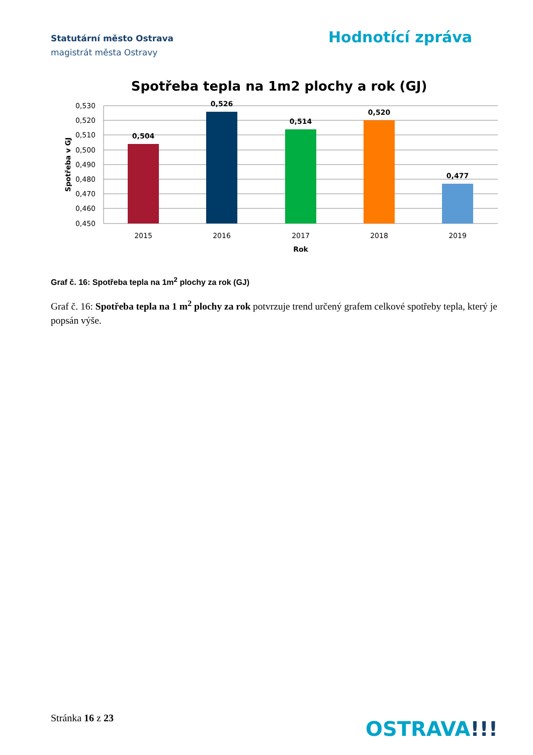Statutární město Ostrava
magistrát města Ostravy
Hodnotící zpráva
Spotřeba tepla na 1m2 plochy a rok (GJ)
0,530
0,520
0,510
0,500
0,490
0,480
0,470
0,460
0,450
0,504
0,526
0,514
0,520
0,477
2015
2016
2017
2018
2019
Rok
Spotřeba v GJ
Graf č. 16: Spotřeba tepla na 1m<sup>2</sup> plochy za rok (GJ)
Graf č. 16: Spotřeba tepla na 1 m<sup>2</sup> plochy za rok potvrzuje trend určený grafem celkové spotřeby tepla, který je popsán výše.
Stránka 16 z 23 OSTRAVA!!!